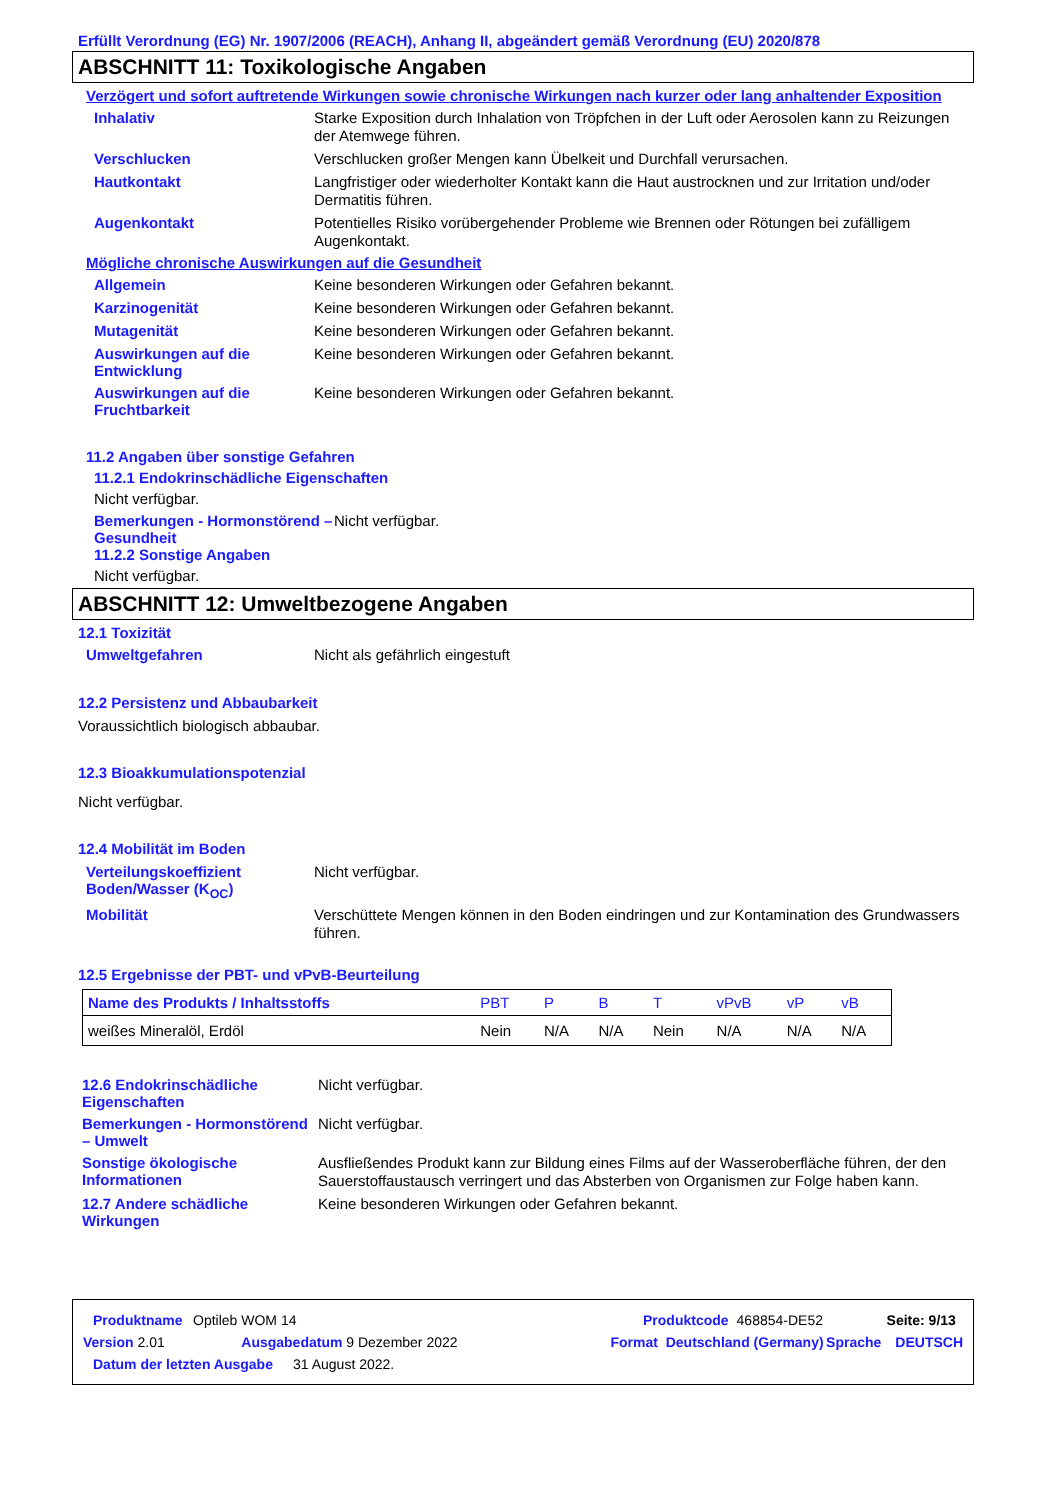Erfüllt Verordnung (EG) Nr. 1907/2006 (REACH), Anhang II, abgeändert gemäß Verordnung (EU) 2020/878
ABSCHNITT 11: Toxikologische Angaben
Verzögert und sofort auftretende Wirkungen sowie chronische Wirkungen nach kurzer oder lang anhaltender Exposition
Inhalativ
Starke Exposition durch Inhalation von Tröpfchen in der Luft oder Aerosolen kann zu Reizungen der Atemwege führen.
Verschlucken
Verschlucken großer Mengen kann Übelkeit und Durchfall verursachen.
Hautkontakt
Langfristiger oder wiederholter Kontakt kann die Haut austrocknen und zur Irritation und/oder Dermatitis führen.
Augenkontakt
Potentielles Risiko vorübergehender Probleme wie Brennen oder Rötungen bei zufälligem Augenkontakt.
Mögliche chronische Auswirkungen auf die Gesundheit
Allgemein
Keine besonderen Wirkungen oder Gefahren bekannt.
Karzinogenität
Keine besonderen Wirkungen oder Gefahren bekannt.
Mutagenität
Keine besonderen Wirkungen oder Gefahren bekannt.
Auswirkungen auf die Entwicklung
Keine besonderen Wirkungen oder Gefahren bekannt.
Auswirkungen auf die Fruchtbarkeit
Keine besonderen Wirkungen oder Gefahren bekannt.
11.2 Angaben über sonstige Gefahren
11.2.1 Endokrinschädliche Eigenschaften
Nicht verfügbar.
Bemerkungen - Hormonstörend – Gesundheit
Nicht verfügbar.
11.2.2 Sonstige Angaben
Nicht verfügbar.
ABSCHNITT 12: Umweltbezogene Angaben
12.1 Toxizität
Umweltgefahren
Nicht als gefährlich eingestuft
12.2 Persistenz und Abbaubarkeit
Voraussichtlich biologisch abbaubar.
12.3 Bioakkumulationspotenzial
Nicht verfügbar.
12.4 Mobilität im Boden
Verteilungskoeffizient Boden/Wasser (K<sub>OC</sub>)
Nicht verfügbar.
Mobilität
Verschüttete Mengen können in den Boden eindringen und zur Kontamination des Grundwassers führen.
12.5 Ergebnisse der PBT- und vPvB-Beurteilung
| Name des Produkts / Inhaltsstoffs | PBT | P | B | T | vPvB | vP | vB |
| --- | --- | --- | --- | --- | --- | --- | --- |
| weißes Mineralöl, Erdöl | Nein | N/A | N/A | Nein | N/A | N/A | N/A |
12.6 Endokrinschädliche Eigenschaften
Nicht verfügbar.
Bemerkungen - Hormonstörend – Umwelt
Nicht verfügbar.
Sonstige ökologische Informationen
Ausfließendes Produkt kann zur Bildung eines Films auf der Wasseroberfläche führen, der den Sauerstoffaustausch verringert und das Absterben von Organismen zur Folge haben kann.
12.7 Andere schädliche Wirkungen
Keine besonderen Wirkungen oder Gefahren bekannt.
Produktname Optileb WOM 14 Produktcode 468854-DE52 Seite: 9/13
Version 2.01 Ausgabedatum 9 Dezember 2022 Format Deutschland (Germany) Sprache DEUTSCH
Datum der letzten Ausgabe 31 August 2022.